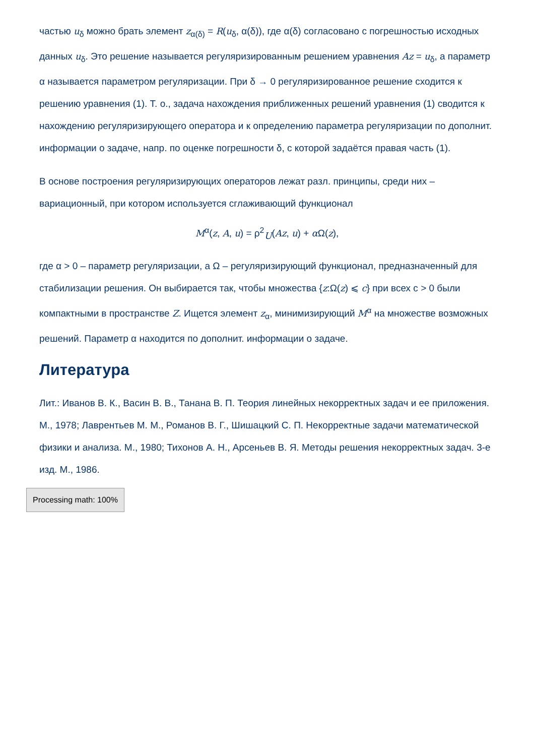частью u<sub>δ</sub> можно брать элемент z<sub>α(δ)</sub> = R(u<sub>δ</sub>, α(δ)), где α(δ) согласовано с погрешностью исходных данных u<sub>δ</sub>. Это решение называется регуляризированным решением уравнения Az = u<sub>δ</sub>, а параметр α называется параметром регуляризации. При δ → 0 регуляризированное решение сходится к решению уравнения (1). Т. о., задача нахождения приближенных решений уравнения (1) сводится к нахождению регуляризирующего оператора и к определению параметра регуляризации по дополнит. информации о задаче, напр. по оценке погрешности δ, с которой задаётся правая часть (1).
В основе построения регуляризирующих операторов лежат разл. принципы, среди них – вариационный, при котором используется сглаживающий функционал
M<sup>α</sup>(z, A, u) = ρ<sup>2</sup><sub>U</sub>(Az, u) + α Ω(z),
где α > 0 – параметр регуляризации, а Ω – регуляризирующий функционал, предназначенный для стабилизации решения. Он выбирается так, чтобы множества {z:Ω(z) ⩽ c} при всех c > 0 были компактными в пространстве Z. Ищется элемент z<sub>α</sub>, минимизирующий M<sup>α</sup> на множестве возможных решений. Параметр α находится по дополнит. информации о задаче.
Литература
Лит.: Иванов В. К., Васин В. В., Танана В. П. Теория линейных некорректных задач и ее приложения. М., 1978; Лаврентьев М. М., Романов В. Г., Шишацкий С. П. Некорректные задачи математической физики и анализа. М., 1980; Тихонов А. Н., Арсеньев В. Я. Методы решения некорректных задач. 3-е изд. М., 1986.
Processing math: 100%